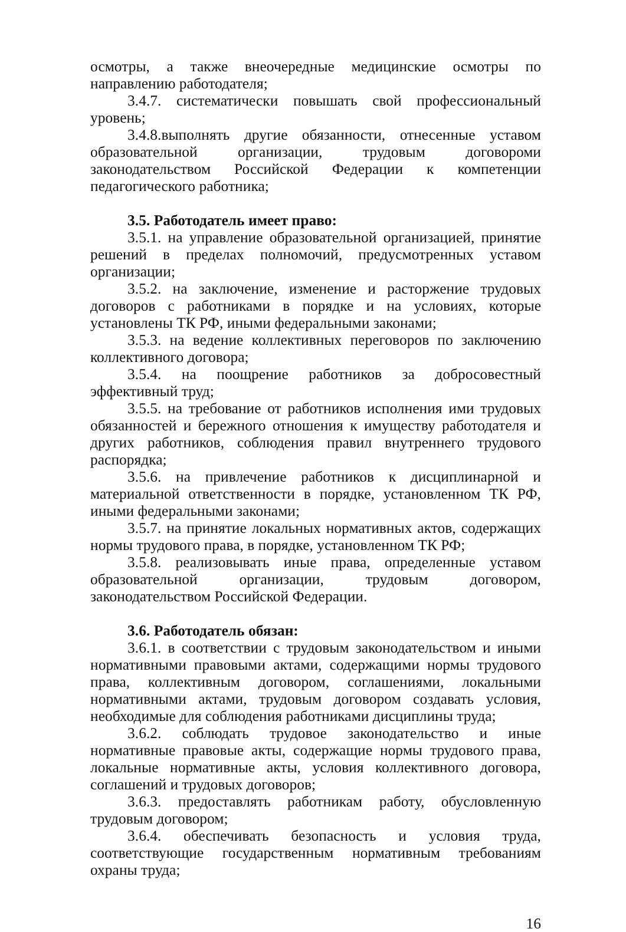осмотры, а также внеочередные медицинские осмотры по направлению работодателя;
3.4.7. систематически повышать свой профессиональный уровень;
3.4.8.выполнять другие обязанности, отнесенные уставом образовательной организации, трудовым договороми законодательством Российской Федерации к компетенции педагогического работника;
3.5. Работодатель имеет право:
3.5.1. на управление образовательной организацией, принятие решений в пределах полномочий, предусмотренных уставом организации;
3.5.2. на заключение, изменение и расторжение трудовых договоров с работниками в порядке и на условиях, которые установлены ТК РФ, иными федеральными законами;
3.5.3. на ведение коллективных переговоров по заключению коллективного договора;
3.5.4. на поощрение работников за добросовестный эффективный труд;
3.5.5. на требование от работников исполнения ими трудовых обязанностей и бережного отношения к имуществу работодателя и других работников, соблюдения правил внутреннего трудового распорядка;
3.5.6. на привлечение работников к дисциплинарной и материальной ответственности в порядке, установленном ТК РФ, иными федеральными законами;
3.5.7. на принятие локальных нормативных актов, содержащих нормы трудового права, в порядке, установленном ТК РФ;
3.5.8. реализовывать иные права, определенные уставом образовательной организации, трудовым договором, законодательством Российской Федерации.
3.6. Работодатель обязан:
3.6.1. в соответствии с трудовым законодательством и иными нормативными правовыми актами, содержащими нормы трудового права, коллективным договором, соглашениями, локальными нормативными актами, трудовым договором создавать условия, необходимые для соблюдения работниками дисциплины труда;
3.6.2. соблюдать трудовое законодательство и иные нормативные правовые акты, содержащие нормы трудового права, локальные нормативные акты, условия коллективного договора, соглашений и трудовых договоров;
3.6.3. предоставлять работникам работу, обусловленную трудовым договором;
3.6.4. обеспечивать безопасность и условия труда, соответствующие государственным нормативным требованиям охраны труда;
16